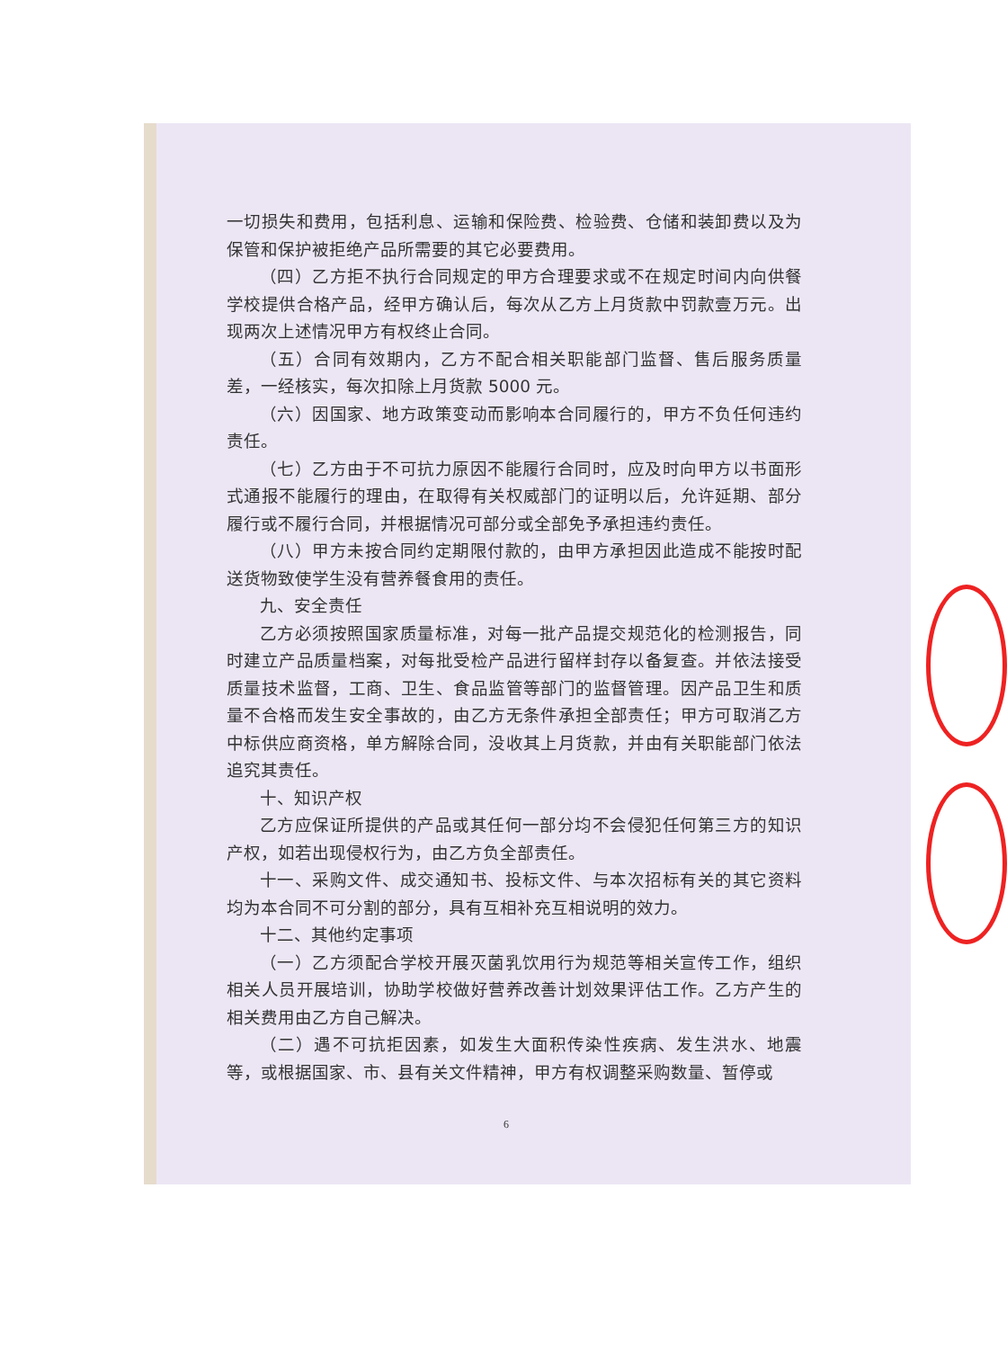一切损失和费用，包括利息、运输和保险费、检验费、仓储和装卸费以及为保管和保护被拒绝产品所需要的其它必要费用。
（四）乙方拒不执行合同规定的甲方合理要求或不在规定时间内向供餐学校提供合格产品，经甲方确认后，每次从乙方上月货款中罚款壹万元。出现两次上述情况甲方有权终止合同。
（五）合同有效期内，乙方不配合相关职能部门监督、售后服务质量差，一经核实，每次扣除上月货款 5000 元。
（六）因国家、地方政策变动而影响本合同履行的，甲方不负任何违约责任。
（七）乙方由于不可抗力原因不能履行合同时，应及时向甲方以书面形式通报不能履行的理由，在取得有关权威部门的证明以后，允许延期、部分履行或不履行合同，并根据情况可部分或全部免予承担违约责任。
（八）甲方未按合同约定期限付款的，由甲方承担因此造成不能按时配送货物致使学生没有营养餐食用的责任。
九、安全责任
乙方必须按照国家质量标准，对每一批产品提交规范化的检测报告，同时建立产品质量档案，对每批受检产品进行留样封存以备复查。并依法接受质量技术监督，工商、卫生、食品监管等部门的监督管理。因产品卫生和质量不合格而发生安全事故的，由乙方无条件承担全部责任；甲方可取消乙方中标供应商资格，单方解除合同，没收其上月货款，并由有关职能部门依法追究其责任。
十、知识产权
乙方应保证所提供的产品或其任何一部分均不会侵犯任何第三方的知识产权，如若出现侵权行为，由乙方负全部责任。
十一、采购文件、成交通知书、投标文件、与本次招标有关的其它资料均为本合同不可分割的部分，具有互相补充互相说明的效力。
十二、其他约定事项
（一）乙方须配合学校开展灭菌乳饮用行为规范等相关宣传工作，组织相关人员开展培训，协助学校做好营养改善计划效果评估工作。乙方产生的相关费用由乙方自己解决。
（二）遇不可抗拒因素，如发生大面积传染性疾病、发生洪水、地震等，或根据国家、市、县有关文件精神，甲方有权调整采购数量、暂停或
6